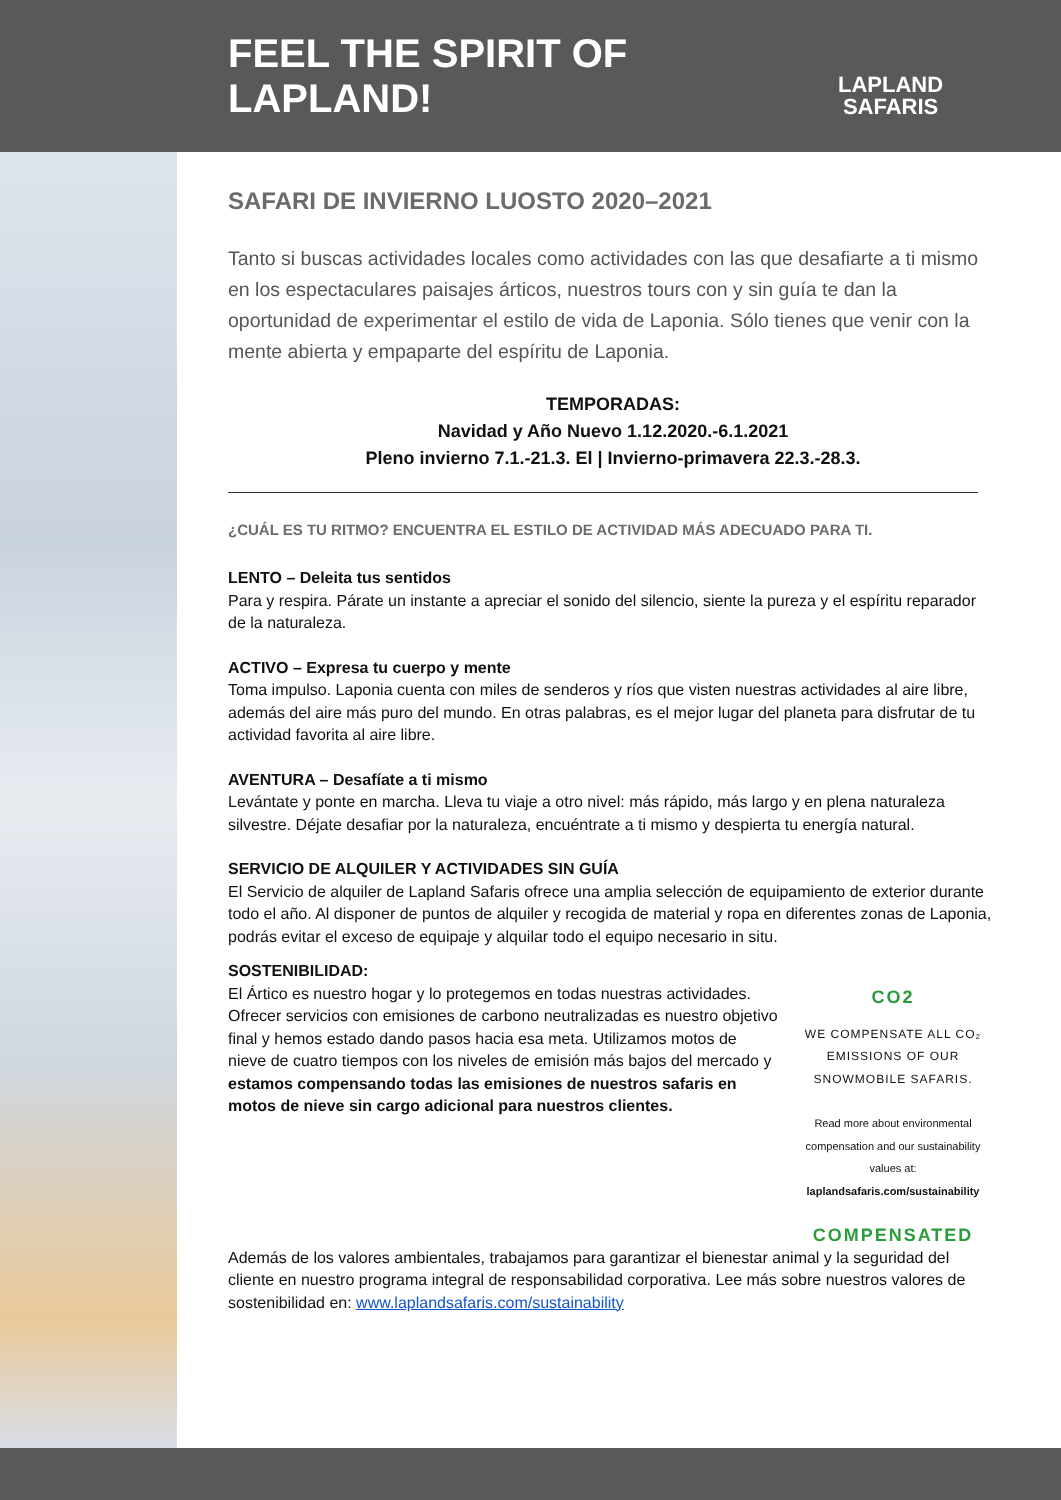FEEL THE SPIRIT OF LAPLAND!
LAPLAND
SAFARIS
SAFARI DE INVIERNO LUOSTO 2020–2021
Tanto si buscas actividades locales como actividades con las que desafiarte a ti mismo en los espectaculares paisajes árticos, nuestros tours con y sin guía te dan la oportunidad de experimentar el estilo de vida de Laponia. Sólo tienes que venir con la mente abierta y empaparte del espíritu de Laponia.
TEMPORADAS:
Navidad y Año Nuevo 1.12.2020.-6.1.2021
Pleno invierno 7.1.-21.3. El | Invierno-primavera 22.3.-28.3.
¿CUÁL ES TU RITMO? ENCUENTRA EL ESTILO DE ACTIVIDAD MÁS ADECUADO PARA TI.
LENTO – Deleita tus sentidos
Para y respira. Párate un instante a apreciar el sonido del silencio, siente la pureza y el espíritu reparador de la naturaleza.
ACTIVO – Expresa tu cuerpo y mente
Toma impulso. Laponia cuenta con miles de senderos y ríos que visten nuestras actividades al aire libre, además del aire más puro del mundo. En otras palabras, es el mejor lugar del planeta para disfrutar de tu actividad favorita al aire libre.
AVENTURA – Desafíate a ti mismo
Levántate y ponte en marcha. Lleva tu viaje a otro nivel: más rápido, más largo y en plena naturaleza silvestre. Déjate desafiar por la naturaleza, encuéntrate a ti mismo y despierta tu energía natural.
SERVICIO DE ALQUILER Y ACTIVIDADES SIN GUÍA
El Servicio de alquiler de Lapland Safaris ofrece una amplia selección de equipamiento de exterior durante todo el año. Al disponer de puntos de alquiler y recogida de material y ropa en diferentes zonas de Laponia, podrás evitar el exceso de equipaje y alquilar todo el equipo necesario in situ.
SOSTENIBILIDAD:
El Ártico es nuestro hogar y lo protegemos en todas nuestras actividades. Ofrecer servicios con emisiones de carbono neutralizadas es nuestro objetivo final y hemos estado dando pasos hacia esa meta. Utilizamos motos de nieve de cuatro tiempos con los niveles de emisión más bajos del mercado y estamos compensando todas las emisiones de nuestros safaris en motos de nieve sin cargo adicional para nuestros clientes.
CO2
WE COMPENSATE ALL CO₂ EMISSIONS OF OUR SNOWMOBILE SAFARIS.
Read more about environmental compensation and our sustainability values at: laplandsafaris.com/sustainability
COMPENSATED
Además de los valores ambientales, trabajamos para garantizar el bienestar animal y la seguridad del cliente en nuestro programa integral de responsabilidad corporativa. Lee más sobre nuestros valores de sostenibilidad en: www.laplandsafaris.com/sustainability